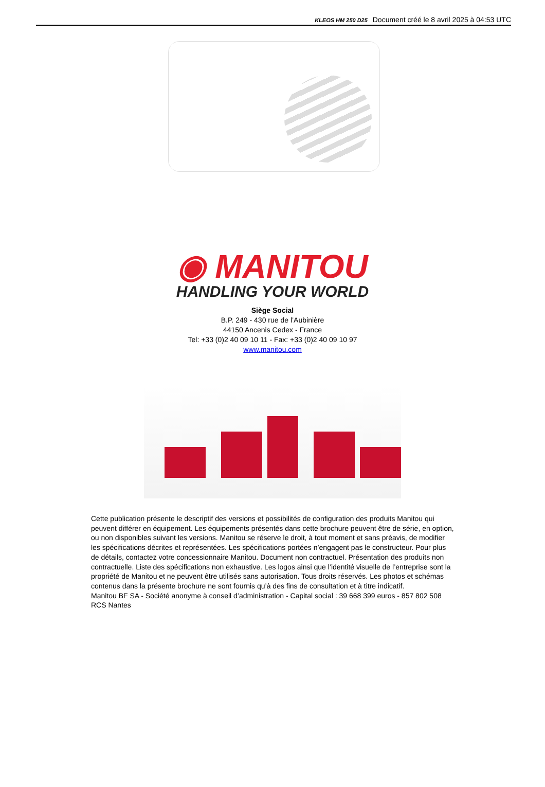KLEOS HM 250 D25 Document créé le 8 avril 2025 à 04:53 UTC
◉ MANITOU
HANDLING YOUR WORLD
Siège Social
B.P. 249 - 430 rue de l’Aubinière
44150 Ancenis Cedex - France
Tel: +33 (0)2 40 09 10 11 - Fax: +33 (0)2 40 09 10 97
www.manitou.com
Cette publication présente le descriptif des versions et possibilités de configuration des produits Manitou qui peuvent différer en équipement. Les équipements présentés dans cette brochure peuvent être de série, en option, ou non disponibles suivant les versions. Manitou se réserve le droit, à tout moment et sans préavis, de modifier les spécifications décrites et représentées. Les spécifications portées n’engagent pas le constructeur. Pour plus de détails, contactez votre concessionnaire Manitou. Document non contractuel. Présentation des produits non contractuelle. Liste des spécifications non exhaustive. Les logos ainsi que l’identité visuelle de l’entreprise sont la propriété de Manitou et ne peuvent être utilisés sans autorisation. Tous droits réservés. Les photos et schémas contenus dans la présente brochure ne sont fournis qu’à des fins de consultation et à titre indicatif.
Manitou BF SA - Société anonyme à conseil d’administration - Capital social : 39 668 399 euros - 857 802 508 RCS Nantes